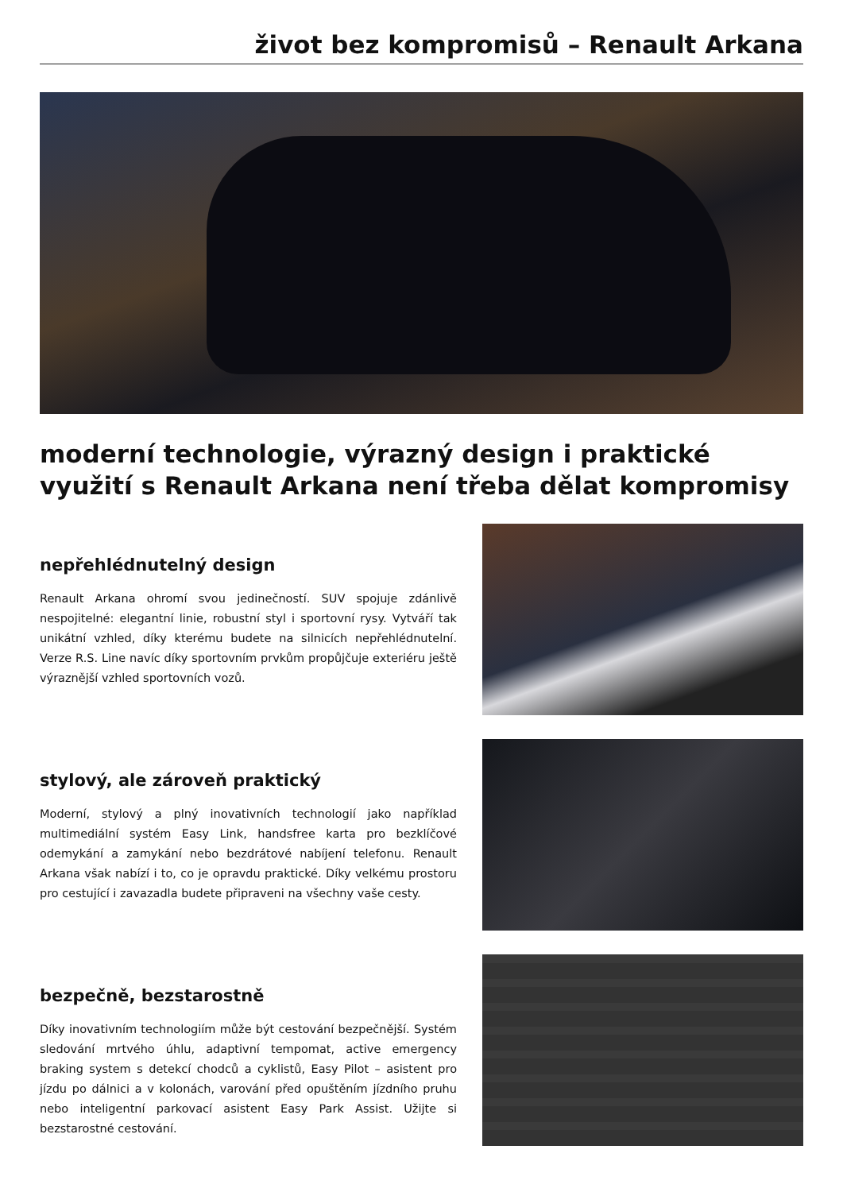život bez kompromisů – Renault Arkana
moderní technologie, výrazný design i praktické využití s Renault Arkana není třeba dělat kompromisy
nepřehlédnutelný design
Renault Arkana ohromí svou jedinečností. SUV spojuje zdánlivě nespojitelné: elegantní linie, robustní styl i sportovní rysy. Vytváří tak unikátní vzhled, díky kterému budete na silnicích nepřehlédnutelní. Verze R.S. Line navíc díky sportovním prvkům propůjčuje exteriéru ještě výraznější vzhled sportovních vozů.
stylový, ale zároveň praktický
Moderní, stylový a plný inovativních technologií jako například multimediální systém Easy Link, handsfree karta pro bezklíčové odemykání a zamykání nebo bezdrátové nabíjení telefonu. Renault Arkana však nabízí i to, co je opravdu praktické. Díky velkému prostoru pro cestující i zavazadla budete připraveni na všechny vaše cesty.
bezpečně, bezstarostně
Díky inovativním technologiím může být cestování bezpečnější. Systém sledování mrtvého úhlu, adaptivní tempomat, active emergency braking system s detekcí chodců a cyklistů, Easy Pilot – asistent pro jízdu po dálnici a v kolonách, varování před opuštěním jízdního pruhu nebo inteligentní parkovací asistent Easy Park Assist. Užijte si bezstarostné cestování.